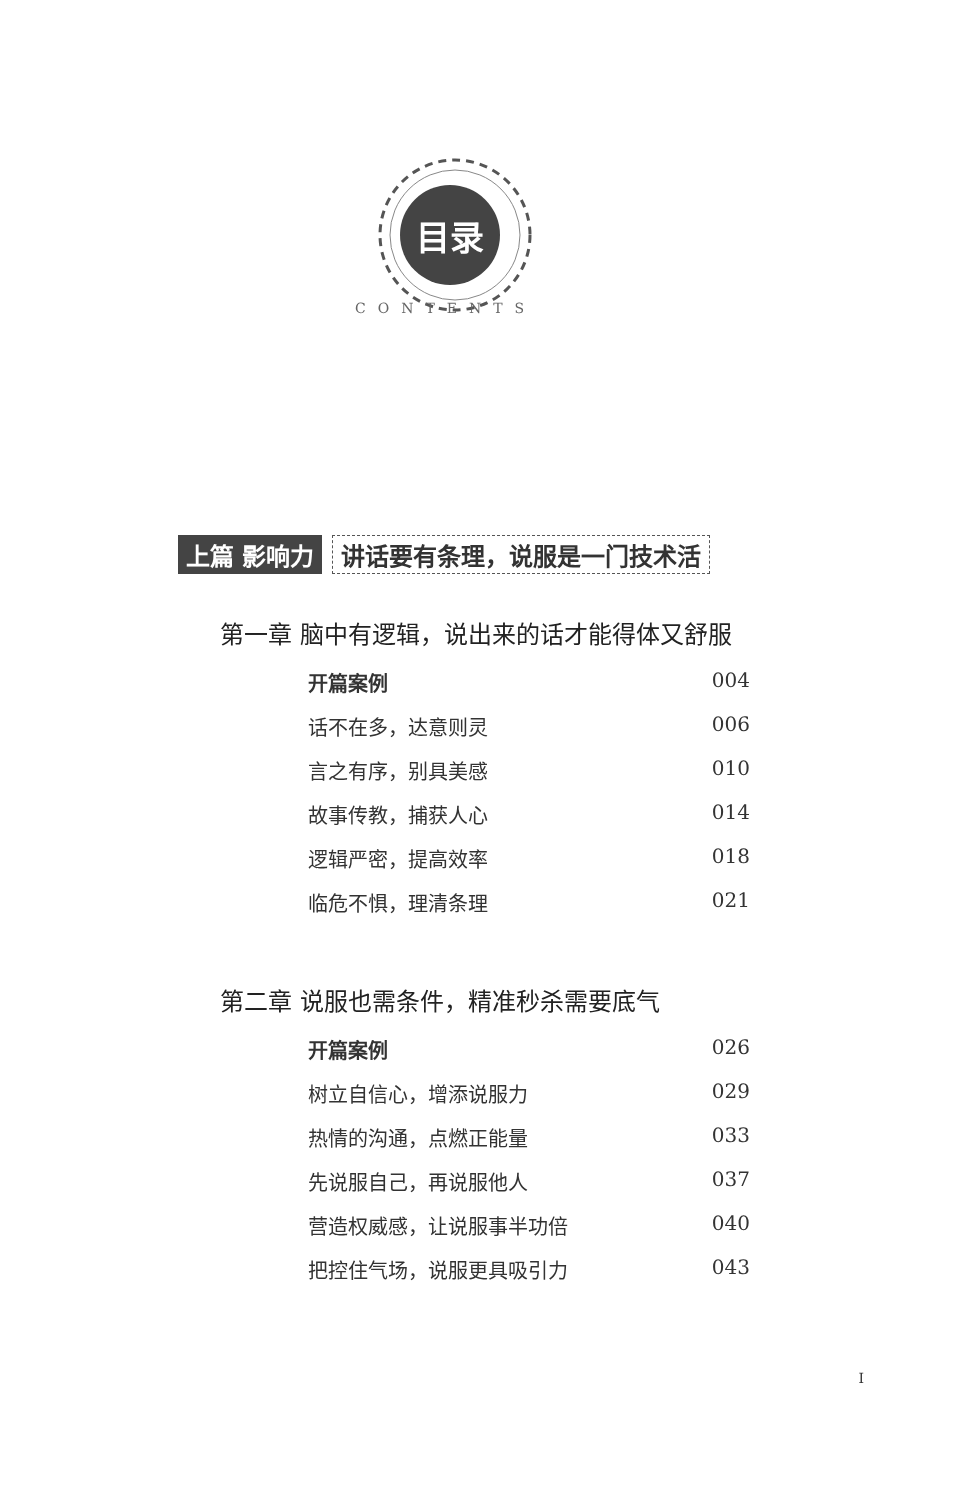目录
CONTENTS
上篇 影响力 讲话要有条理，说服是一门技术活
第一章 脑中有逻辑，说出来的话才能得体又舒服
开篇案例 004
话不在多，达意则灵 006
言之有序，别具美感 010
故事传教，捕获人心 014
逻辑严密，提高效率 018
临危不惧，理清条理 021
第二章 说服也需条件，精准秒杀需要底气
开篇案例 026
树立自信心，增添说服力 029
热情的沟通，点燃正能量 033
先说服自己，再说服他人 037
营造权威感，让说服事半功倍 040
把控住气场，说服更具吸引力 043
I